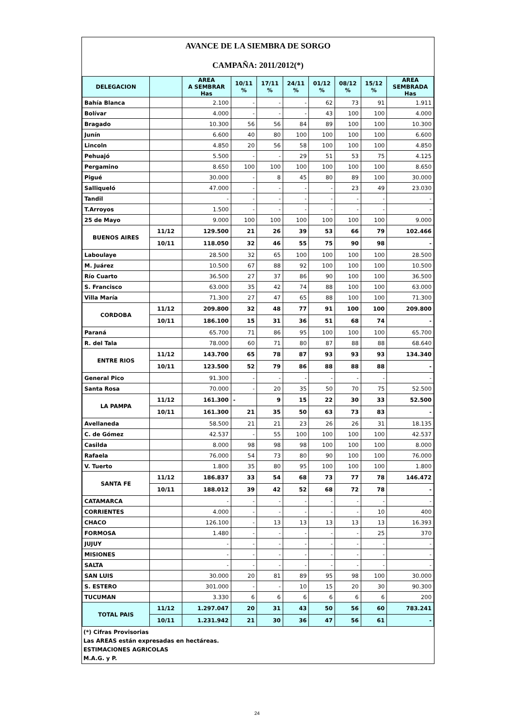AVANCE DE LA SIEMBRA DE SORGO
CAMPAÑA: 2011/2012(*)
| DELEGACION | | AREA A SEMBRAR Has | 10/11 % | 17/11 % | 24/11 % | 01/12 % | 08/12 % | 15/12 % | AREA SEMBRADA Has |
| --- | --- | --- | --- | --- | --- | --- | --- | --- | --- |
| Bahía Blanca | | 2.100 | - | - | - | 62 | 73 | 91 | 1.911 |
| Bolívar | | 4.000 | - | - | - | 43 | 100 | 100 | 4.000 |
| Bragado | | 10.300 | 56 | 56 | 84 | 89 | 100 | 100 | 10.300 |
| Junín | | 6.600 | 40 | 80 | 100 | 100 | 100 | 100 | 6.600 |
| Lincoln | | 4.850 | 20 | 56 | 58 | 100 | 100 | 100 | 4.850 |
| Pehuajó | | 5.500 | - | - | 29 | 51 | 53 | 75 | 4.125 |
| Pergamino | | 8.650 | 100 | 100 | 100 | 100 | 100 | 100 | 8.650 |
| Pigué | | 30.000 | - | 8 | 45 | 80 | 89 | 100 | 30.000 |
| Salliqueló | | 47.000 | - | - | - | - | 23 | 49 | 23.030 |
| Tandil | | - | - | - | - | - | - | - | - |
| T.Arroyos | | 1.500 | - | - | - | - | - | - | - |
| 25 de Mayo | | 9.000 | 100 | 100 | 100 | 100 | 100 | 100 | 9.000 |
| BUENOS AIRES | 11/12 | 129.500 | 21 | 26 | 39 | 53 | 66 | 79 | 102.466 |
| | 10/11 | 118.050 | 32 | 46 | 55 | 75 | 90 | 98 | - |
| Laboulaye | | 28.500 | 32 | 65 | 100 | 100 | 100 | 100 | 28.500 |
| M. Juárez | | 10.500 | 67 | 88 | 92 | 100 | 100 | 100 | 10.500 |
| Río Cuarto | | 36.500 | 27 | 37 | 86 | 90 | 100 | 100 | 36.500 |
| S. Francisco | | 63.000 | 35 | 42 | 74 | 88 | 100 | 100 | 63.000 |
| Villa María | | 71.300 | 27 | 47 | 65 | 88 | 100 | 100 | 71.300 |
| CORDOBA | 11/12 | 209.800 | 32 | 48 | 77 | 91 | 100 | 100 | 209.800 |
| | 10/11 | 186.100 | 15 | 31 | 36 | 51 | 68 | 74 | - |
| Paraná | | 65.700 | 71 | 86 | 95 | 100 | 100 | 100 | 65.700 |
| R. del Tala | | 78.000 | 60 | 71 | 80 | 87 | 88 | 88 | 68.640 |
| ENTRE RIOS | 11/12 | 143.700 | 65 | 78 | 87 | 93 | 93 | 93 | 134.340 |
| | 10/11 | 123.500 | 52 | 79 | 86 | 88 | 88 | 88 | - |
| General Pico | | 91.300 | - | - | - | - | - | - | - |
| Santa Rosa | | 70.000 | - | 20 | 35 | 50 | 70 | 75 | 52.500 |
| LA PAMPA | 11/12 | 161.300 | - | 9 | 15 | 22 | 30 | 33 | 52.500 |
| | 10/11 | 161.300 | 21 | 35 | 50 | 63 | 73 | 83 | - |
| Avellaneda | | 58.500 | 21 | 21 | 23 | 26 | 26 | 31 | 18.135 |
| C. de Gómez | | 42.537 | - | 55 | 100 | 100 | 100 | 100 | 42.537 |
| Casilda | | 8.000 | 98 | 98 | 98 | 100 | 100 | 100 | 8.000 |
| Rafaela | | 76.000 | 54 | 73 | 80 | 90 | 100 | 100 | 76.000 |
| V. Tuerto | | 1.800 | 35 | 80 | 95 | 100 | 100 | 100 | 1.800 |
| SANTA FE | 11/12 | 186.837 | 33 | 54 | 68 | 73 | 77 | 78 | 146.472 |
| | 10/11 | 188.012 | 39 | 42 | 52 | 68 | 72 | 78 | - |
| CATAMARCA | | - | - | - | - | - | - | - | - |
| CORRIENTES | | 4.000 | - | - | - | - | - | 10 | 400 |
| CHACO | | 126.100 | - | 13 | 13 | 13 | 13 | 13 | 16.393 |
| FORMOSA | | 1.480 | - | - | - | - | - | 25 | 370 |
| JUJUY | | - | - | - | - | - | - | - | - |
| MISIONES | | - | - | - | - | - | - | - | - |
| SALTA | | - | - | - | - | - | - | - | - |
| SAN LUIS | | 30.000 | 20 | 81 | 89 | 95 | 98 | 100 | 30.000 |
| S. ESTERO | | 301.000 | - | - | 10 | 15 | 20 | 30 | 90.300 |
| TUCUMAN | | 3.330 | 6 | 6 | 6 | 6 | 6 | 6 | 200 |
| TOTAL PAIS | 11/12 | 1.297.047 | 20 | 31 | 43 | 50 | 56 | 60 | 783.241 |
| | 10/11 | 1.231.942 | 21 | 30 | 36 | 47 | 56 | 61 | - |
(*) Cifras Provisorias
Las AREAS están expresadas en hectáreas.
ESTIMACIONES AGRICOLAS
M.A.G. y P.
24